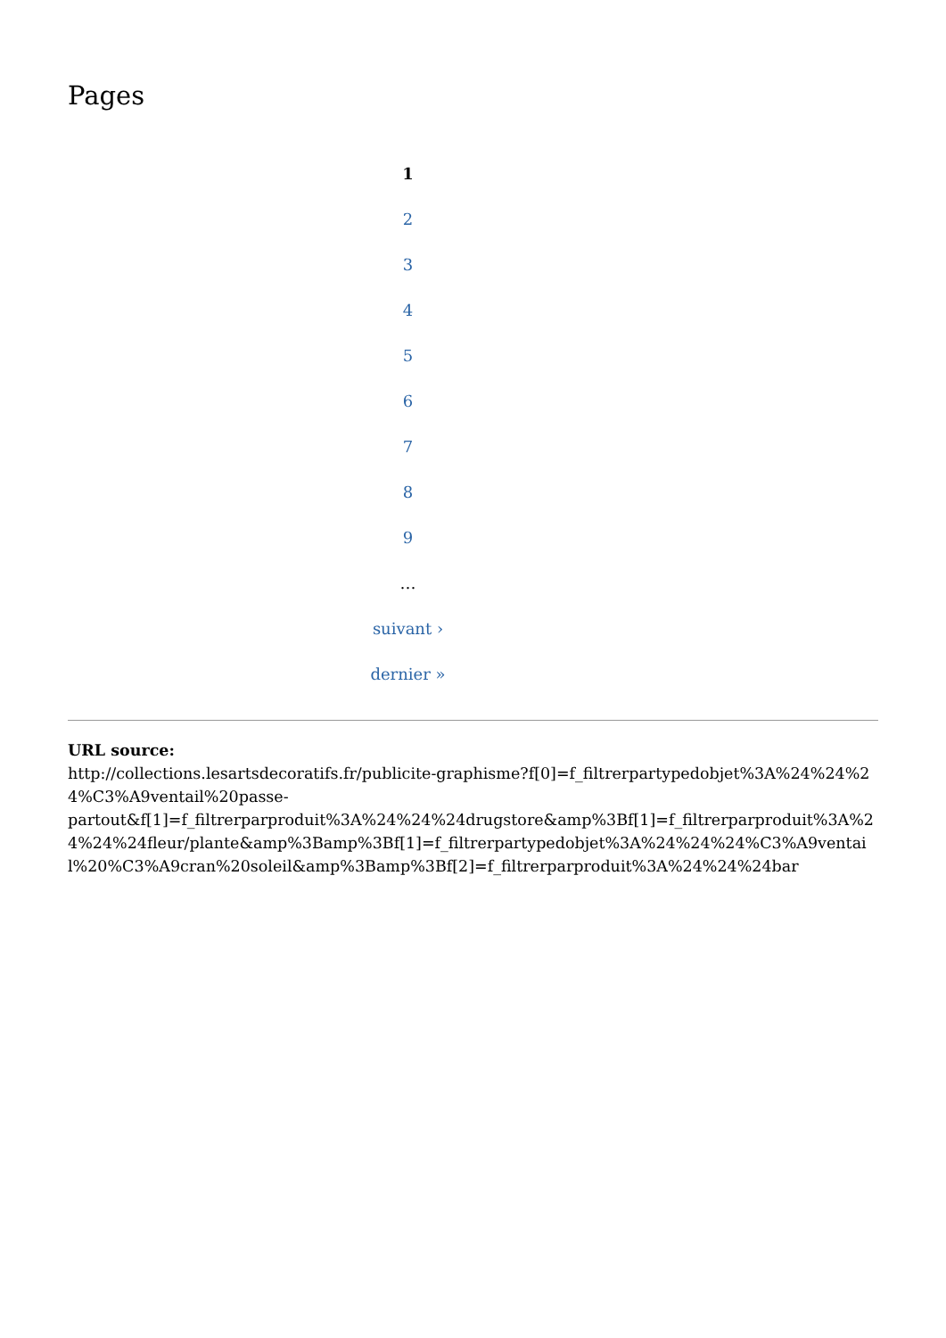Pages
1
2
3
4
5
6
7
8
9
…
suivant ›
dernier »
URL source:
http://collections.lesartsdecoratifs.fr/publicite-graphisme?f[0]=f_filtrerpartypedobjet%3A%24%24%24%C3%A9ventail%20passe-
partout&f[1]=f_filtrerparproduit%3A%24%24%24drugstore&amp%3Bf[1]=f_filtrerparproduit%3A%24%24%24fleur/plante&amp%3Bamp%3Bf[1]=f_filtrerpartypedobjet%3A%24%24%24%C3%A9ventail%20%C3%A9cran%20soleil&amp%3Bamp%3Bf[2]=f_filtrerparproduit%3A%24%24%24bar